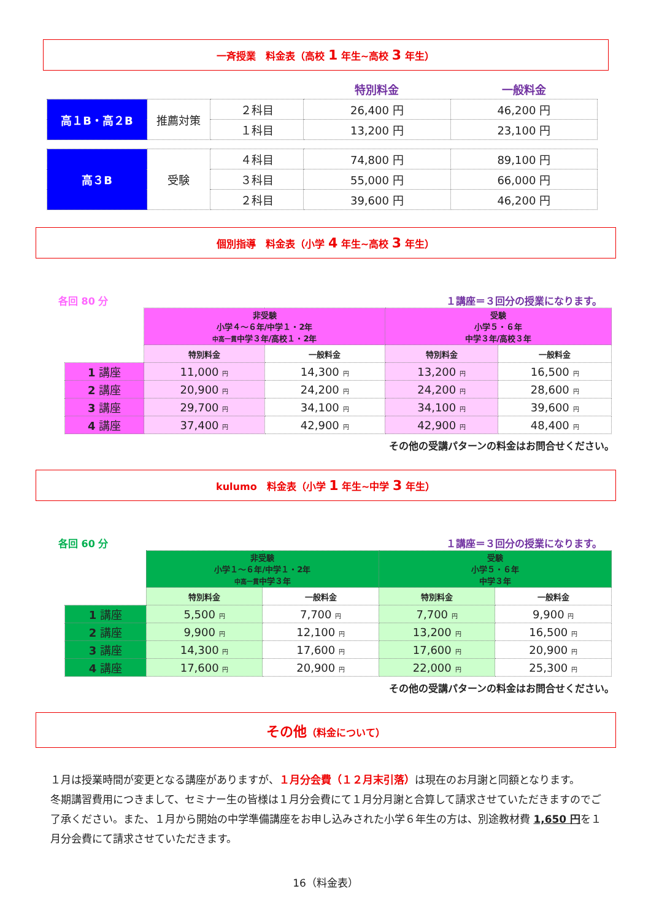一斉授業　料金表（高校 1 年生~高校 3 年生）
| | | | 特別料金 | 一般料金 |
| 高１B・高２B | 推薦対策 | ２科目 | 26,400 円 | 46,200 円 |
| | | １科目 | 13,200 円 | 23,100 円 |
| 高３B | 受験 | ４科目 | 74,800 円 | 89,100 円 |
| | | ３科目 | 55,000 円 | 66,000 円 |
| | | ２科目 | 39,600 円 | 46,200 円 |
個別指導　料金表（小学 4 年生~高校 3 年生）
各回 80 分 １講座＝３回分の授業になります。
| | 非受験 小学４～６年/中学１・2年 中高一貫 中学３年/高校１・2年 | | 受験 小学５・６年 中学３年/高校３年 | |
| --- | --- | --- | --- | --- |
| | 特別料金 | 一般料金 | 特別料金 | 一般料金 |
| 1 講座 | 11,000 円 | 14,300 円 | 13,200 円 | 16,500 円 |
| 2 講座 | 20,900 円 | 24,200 円 | 24,200 円 | 28,600 円 |
| 3 講座 | 29,700 円 | 34,100 円 | 34,100 円 | 39,600 円 |
| 4 講座 | 37,400 円 | 42,900 円 | 42,900 円 | 48,400 円 |
その他の受講パターンの料金はお問合せください。
kulumo　料金表（小学 1 年生~中学 3 年生）
各回 60 分 １講座＝３回分の授業になります。
| | 非受験 小学１～６年/中学１・2年 中高一貫 中学３年 | | 受験 小学５・６年 中学３年 | |
| --- | --- | --- | --- | --- |
| | 特別料金 | 一般料金 | 特別料金 | 一般料金 |
| 1 講座 | 5,500 円 | 7,700 円 | 7,700 円 | 9,900 円 |
| 2 講座 | 9,900 円 | 12,100 円 | 13,200 円 | 16,500 円 |
| 3 講座 | 14,300 円 | 17,600 円 | 17,600 円 | 20,900 円 |
| 4 講座 | 17,600 円 | 20,900 円 | 22,000 円 | 25,300 円 |
その他の受講パターンの料金はお問合せください。
その他（料金について）
１月は授業時間が変更となる講座がありますが、１月分会費（１２月末引落）は現在のお月謝と同額となります。
冬期講習費用につきまして、セミナー生の皆様は１月分会費にて１月分月謝と合算して請求させていただきますのでご了承ください。また、１月から開始の中学準備講座をお申し込みされた小学６年生の方は、別途教材費 1,650 円を１月分会費にて請求させていただきます。
16（料金表）